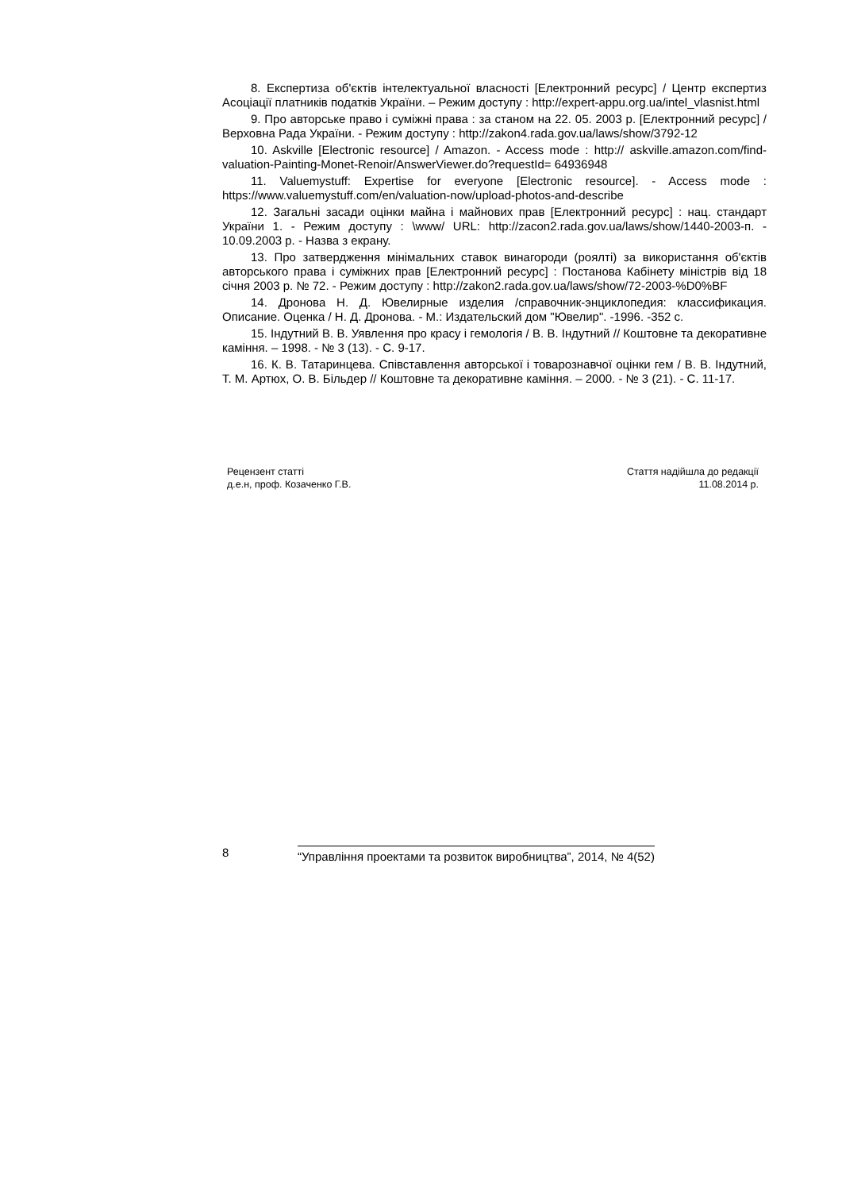8. Експертиза об'єктів інтелектуальної власності [Електронний ресурс] / Центр експертиз Асоціації платників податків України. – Режим доступу : http://expert-appu.org.ua/intel_vlasnist.html
9. Про авторське право і суміжні права : за станом на 22. 05. 2003 р. [Електронний ресурс] / Верховна Рада України. - Режим доступу : http://zakon4.rada.gov.ua/laws/show/3792-12
10. Askville [Electronic resource] / Amazon. - Access mode : http:// askville.amazon.com/find-valuation-Painting-Monet-Renoir/AnswerViewer.do?requestId= 64936948
11. Valuemystuff: Expertise for everyone [Electronic resource]. - Access mode : https://www.valuemystuff.com/en/valuation-now/upload-photos-and-describe
12. Загальні засади оцінки майна і майнових прав [Електронний ресурс] : нац. стандарт України 1. - Режим доступу : \www/ URL: http://zacon2.rada.gov.ua/laws/show/1440-2003-п. - 10.09.2003 р. - Назва з екрану.
13. Про затвердження мінімальних ставок винагороди (роялті) за використання об'єктів авторського права і суміжних прав [Електронний ресурс] : Постанова Кабінету міністрів від 18 січня 2003 р. № 72. - Режим доступу : http://zakon2.rada.gov.ua/laws/show/72-2003-%D0%BF
14. Дронова Н. Д. Ювелирные изделия /справочник-энциклопедия: классификация. Описание. Оценка / Н. Д. Дронова. - М.: Издательский дом "Ювелир". -1996. -352 с.
15. Індутний В. В. Уявлення про красу і гемологія / В. В. Індутний // Коштовне та декоративне каміння. – 1998. - № 3 (13). - С. 9-17.
16. К. В. Татаринцева. Співставлення авторської і товарознавчої оцінки гем / В. В. Індутний, Т. М. Артюх, О. В. Більдер // Коштовне та декоративне каміння. – 2000. - № 3 (21). - С. 11-17.
Рецензент статті
д.е.н, проф. Козаченко Г.В.
Стаття надійшла до редакції
11.08.2014 р.
8
“Управління проектами та розвиток виробництва”, 2014, № 4(52)